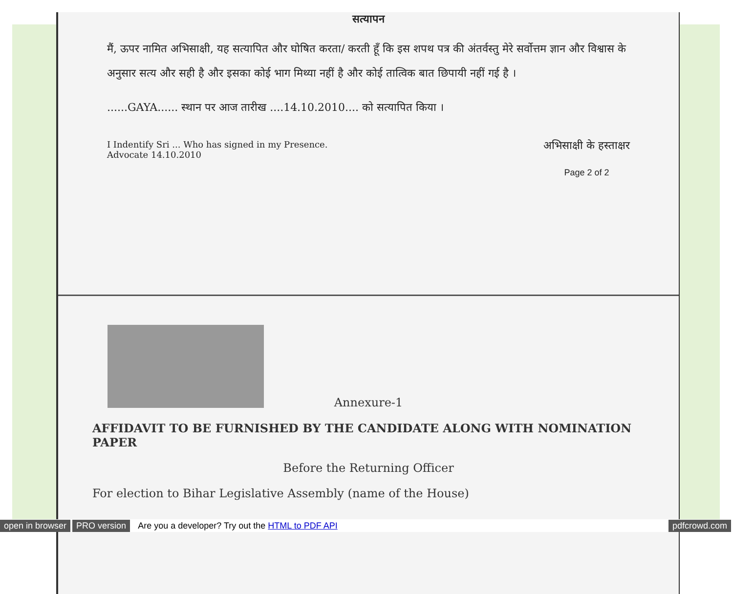सत्यापन
मैं, ऊपर नामित अभिसाक्षी, यह सत्यापित और घोषित करता/ करती हूँ कि इस शपथ पत्र की अंतर्वस्तु मेरे सर्वोत्तम ज्ञान और विश्वास के अनुसार सत्य और सही है और इसका कोई भाग मिथ्या नहीं है और कोई तात्विक बात छिपायी नहीं गई है ।
......GAYA...... स्थान पर आज तारीख ....14.10.2010.... को सत्यापित किया ।
I Indentify Sri ... Who has signed in my Presence.
Advocate 14.10.2010
अभिसाक्षी के हस्ताक्षर
Page 2 of 2
Annexure-1
AFFIDAVIT TO BE FURNISHED BY THE CANDIDATE ALONG WITH NOMINATION PAPER
Before the Returning Officer
For election to Bihar Legislative Assembly (name of the House)
open in browser PRO version Are you a developer? Try out the HTML to PDF API pdfcrowd.com